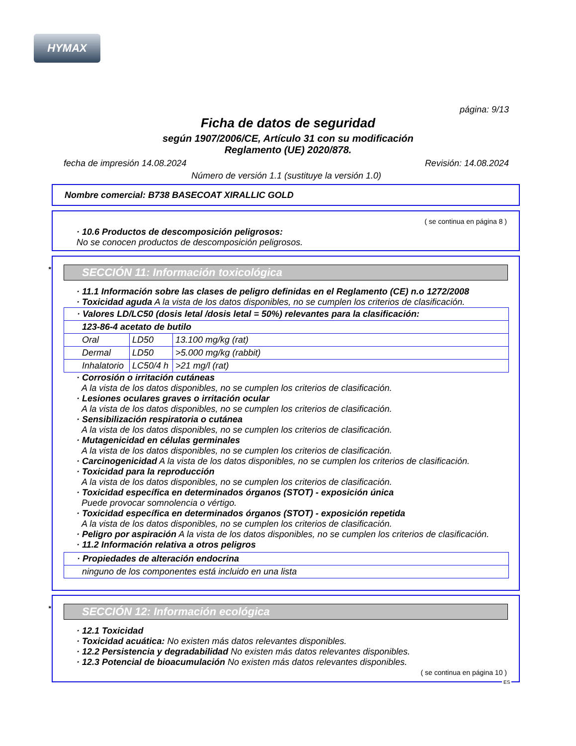HYMAX
página: 9/13
Ficha de datos de seguridad
según 1907/2006/CE, Artículo 31 con su modificación
Reglamento (UE) 2020/878.
fecha de impresión 14.08.2024 Revisión: 14.08.2024
Número de versión 1.1 (sustituye la versión 1.0)
Nombre comercial: B738 BASECOAT XIRALLIC GOLD
( se continua en página 8 )
· 10.6 Productos de descomposición peligrosos:
No se conocen productos de descomposición peligrosos.
* SECCIÓN 11: Información toxicológica
· 11.1 Información sobre las clases de peligro definidas en el Reglamento (CE) n.o 1272/2008
· Toxicidad aguda A la vista de los datos disponibles, no se cumplen los criterios de clasificación.
| · Valores LD/LC50 (dosis letal /dosis letal = 50%) relevantes para la clasificación: | | |
| 123-86-4 acetato de butilo | | |
| Oral | LD50 | 13.100 mg/kg (rat) |
| Dermal | LD50 | >5.000 mg/kg (rabbit) |
| Inhalatorio | LC50/4 h | >21 mg/l (rat) |
· Corrosión o irritación cutáneas
A la vista de los datos disponibles, no se cumplen los criterios de clasificación.
· Lesiones oculares graves o irritación ocular
A la vista de los datos disponibles, no se cumplen los criterios de clasificación.
· Sensibilización respiratoria o cutánea
A la vista de los datos disponibles, no se cumplen los criterios de clasificación.
· Mutagenicidad en células germinales
A la vista de los datos disponibles, no se cumplen los criterios de clasificación.
· Carcinogenicidad A la vista de los datos disponibles, no se cumplen los criterios de clasificación.
· Toxicidad para la reproducción
A la vista de los datos disponibles, no se cumplen los criterios de clasificación.
· Toxicidad específica en determinados órganos (STOT) - exposición única
Puede provocar somnolencia o vértigo.
· Toxicidad específica en determinados órganos (STOT) - exposición repetida
A la vista de los datos disponibles, no se cumplen los criterios de clasificación.
· Peligro por aspiración A la vista de los datos disponibles, no se cumplen los criterios de clasificación.
· 11.2 Información relativa a otros peligros
| · Propiedades de alteración endocrina |
| ninguno de los componentes está incluido en una lista |
* SECCIÓN 12: Información ecológica
· 12.1 Toxicidad
· Toxicidad acuática: No existen más datos relevantes disponibles.
· 12.2 Persistencia y degradabilidad No existen más datos relevantes disponibles.
· 12.3 Potencial de bioacumulación No existen más datos relevantes disponibles.
( se continua en página 10 )
ES